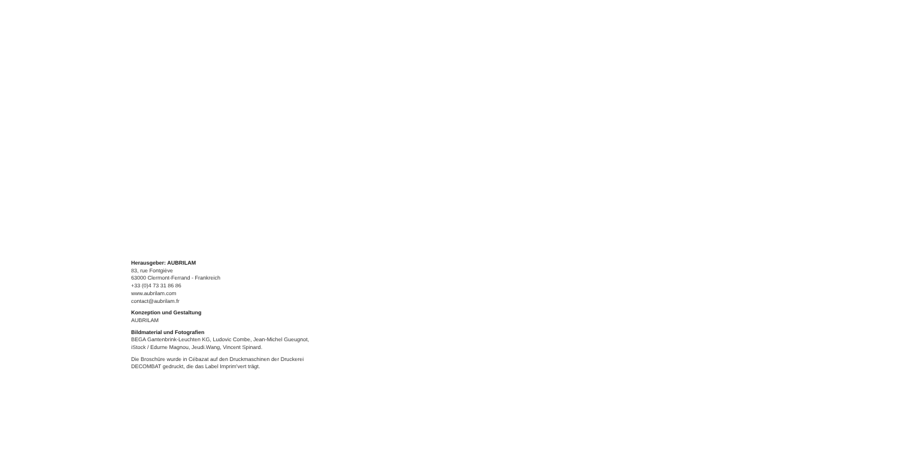Herausgeber: AUBRILAM
83, rue Fontgiève
63000 Clermont-Ferrand - Frankreich
+33 (0)4 73 31 86 86
www.aubrilam.com
contact@aubrilam.fr
Konzeption und Gestaltung
AUBRILAM
Bildmaterial und Fotografien
BEGA Gantenbrink-Leuchten KG, Ludovic Combe, Jean-Michel Gueugnot, iStock / Edurne Magnou, Jeudi.Wang, Vincent Spinard.
Die Broschüre wurde in Cébazat auf den Druckmaschinen der Druckerei DECOMBAT gedruckt, die das Label Imprim'vert trägt.